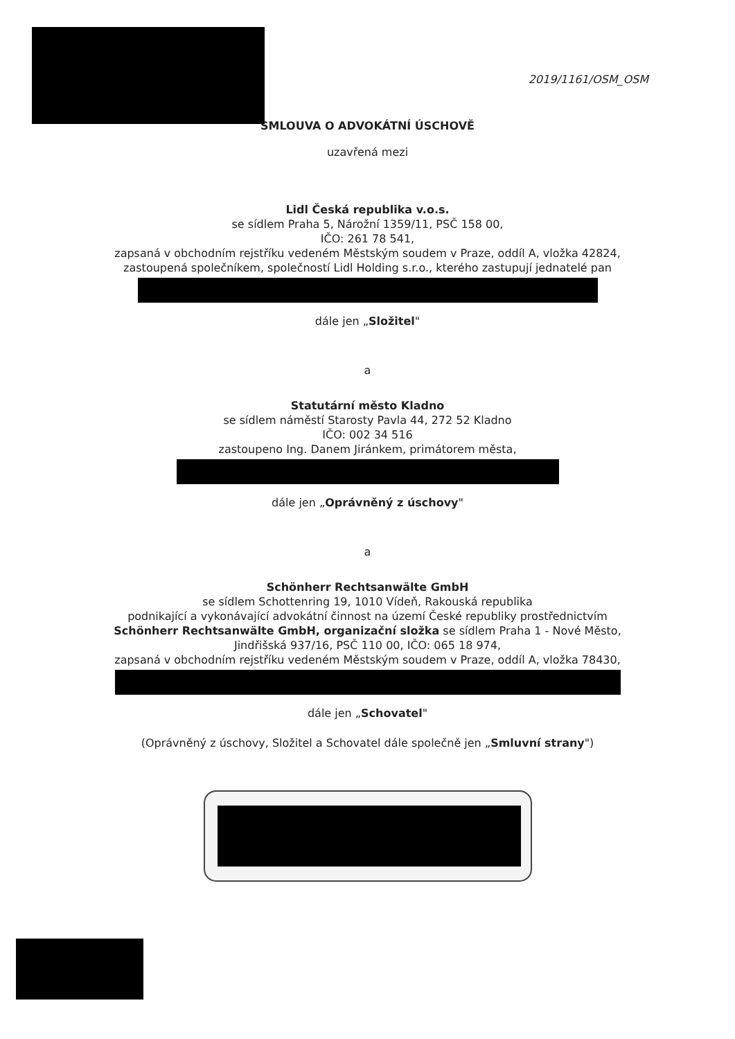2019/1161/OSM_OSM
SMLOUVA O ADVOKÁTNÍ ÚSCHOVĚ
uzavřená mezi
Lidl Česká republika v.o.s.
se sídlem Praha 5, Nárožní 1359/11, PSČ 158 00,
IČO: 261 78 541,
zapsaná v obchodním rejstříku vedeném Městským soudem v Praze, oddíl A, vložka 42824,
zastoupená společníkem, společností Lidl Holding s.r.o., kterého zastupují jednatelé pan
dále jen „Složitel"
a
Statutární město Kladno
se sídlem náměstí Starosty Pavla 44, 272 52 Kladno
IČO: 002 34 516
zastoupeno Ing. Danem Jiránkem, primátorem města,
dále jen „Oprávněný z úschovy"
a
Schönherr Rechtsanwälte GmbH
se sídlem Schottenring 19, 1010 Vídeň, Rakouská republika
podnikající a vykonávající advokátní činnost na území České republiky prostřednictvím
Schönherr Rechtsanwälte GmbH, organizační složka se sídlem Praha 1 - Nové Město,
Jindřišská 937/16, PSČ 110 00, IČO: 065 18 974,
zapsaná v obchodním rejstříku vedeném Městským soudem v Praze, oddíl A, vložka 78430,
dále jen „Schovatel"
(Oprávněný z úschovy, Složitel a Schovatel dále společně jen „Smluvní strany")